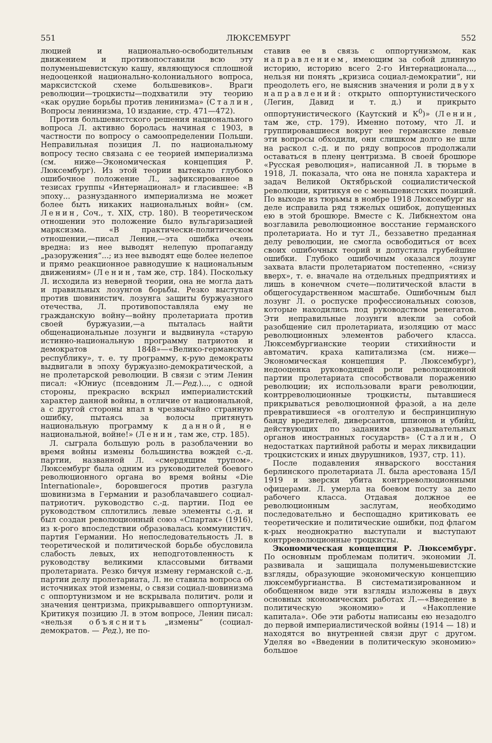551 ЛЮКСЕМБУРГ 552
люцией и национально-освободительным движением и противопоставили всю эту полуменьшевистскую кашу, являющуюся сплошной недооценкой национально-колониального вопроса, марксистской схеме большевиков». Враги революции—троцкисты—подхватили эту теорию «как орудие борьбы против ленинизма» (Сталин, Вопросы ленинизма, 10 издание, стр. 471—472).
Против большевистского решения национального вопроса Л. активно боролась начиная с 1903, в частности по вопросу о самоопределении Польши. Неправильная позиция Л. по национальному вопросу тесно связана с ее теорией империализма (см. ниже—Экономическая концепция Р. Люксембург). Из этой теории вытекало глубоко ошибочное положение Л., зафиксированное в тезисах группы «Интернационал» и гласившее: «В эпоху... разнузданного империализма не может более быть никаких национальных войн» (см. Ленин, Соч., т. XIX, стр. 180). В теоретическом отношении это положение было вульгаризацией марксизма. «В практически-политическом отношении,—писал Ленин,—эта ошибка очень вредна: из нее выводят нелепую пропаганду „разоружения“...; из нее выводят еще более нелепое и прямо реакционное равнодушие к национальным движениям» (Ленин, там же, стр. 184). Поскольку Л. исходила из неверной теории, она не могла дать и правильных лозунгов борьбы. Резко выступая против шовинистич. лозунга защиты буржуазного отечества, Л. противопоставляла ему не гражданскую войну—войну пролетариата против своей буржуазии,—а пыталась найти общенациональные лозунги и выдвинула «старую истинно-национальную программу патриотов и демократов 1848»—«Велико-германскую республику», т. е. ту программу, к-рую демократы выдвигали в эпоху буржуазно-демократической, а не пролетарской революции. В связи с этим Ленин писал: «Юниус (псевдоним Л.—Ред.)..., с одной стороны, прекрасно вскрыл империалистский характер данной войны, в отличие от национальной, а с другой стороны впал в чрезвычайно странную ошибку, пытаясь за волосы притянуть национальную программу к данной, не национальной, войне!» (Ленин, там же, стр. 185).
Л. сыграла большую роль в разоблачении во время войны измены большинства вождей с.-д. партии, названной Л. «смердящим трупом». Люксембург была одним из руководителей боевого революционного органа во время войны «Die Internationale», боровшегося против разгула шовинизма в Германии и разоблачавшего социал-патриотич. руководство с.-д. партии. Под ее руководством сплотились левые элементы с.-д. и был создан революционный союз «Спартак» (1916), из к-рого впоследствии образовалась коммунистич. партия Германии. Но непоследовательность Л. в теоретической и политической борьбе обусловила слабость левых, их неподготовленность к руководству великими классовыми битвами пролетариата. Резко бичуя измену германской с.-д. партии делу пролетариата, Л. не ставила вопроса об источниках этой измены, о связи социал-шовинизма с оппортунизмом и не вскрывала политич. роли и значения центризма, прикрывавшего оппортунизм. Критикуя позицию Л. в этом вопросе, Ленин писал: «нельзя объяснить „измены“ (социал-демократов. — Ред.), не по-
ставив ее в связь с оппортунизмом, как направлением, имеющим за собой длинную историю, историю всего 2-го Интернационала..., нельзя ни понять „кризиса социал-демократии“, ни преодолеть его, не выяснив значения и роли двух направлений: открыто оппортунистического (Легин, Давид и т. д.) и прикрыто оппортунистического (Каутский и К<sup>0</sup>)» (Ленин, там же, стр. 179). Именно потому, что Л. и группировавшиеся вокруг нее германские левые эти вопросы обходили, они слишком долго не шли на раскол с.-д. и по ряду вопросов продолжали оставаться в плену центризма. В своей брошюре «Русская революция», написанной Л. в тюрьме в 1918, Л. показала, что она не поняла характера и задач Великой Октябрьской социалистической революции, критикуя ее с меньшевистских позиций. По выходе из тюрьмы в ноябре 1918 Люксембург на деле исправила ряд тяжелых ошибок, допущенных ею в этой брошюре. Вместе с К. Либкнехтом она возглавила революционное восстание германского пролетариата. Но и тут Л., беззаветно преданная делу революции, не смогла освободиться от всех своих ошибочных теорий и допустила грубейшие ошибки. Глубоко ошибочным оказался лозунг захвата власти пролетариатом постепенно, «снизу вверх», т. е. вначале на отдельных предприятиях и лишь в конечном счете—политической власти в общегосударственном масштабе. Ошибочным был лозунг Л. о роспуске профессиональных союзов, которые находились под руководством ренегатов. Эти неправильные лозунги влекли за собой разобщение сил пролетариата, изоляцию от масс революционных элементов рабочего класса. Люксембургианские теории стихийности и автоматич. краха капитализма (см. ниже—Экономическая концепция Р. Люксембург), недооценка руководящей роли революционной партии пролетариата способствовали поражению революции; их использовали враги революции, контрреволюционные троцкисты, пытавшиеся прикрываться революционной фразой, а на деле превратившиеся «в оголтелую и беспринципную банду вредителей, диверсантов, шпионов и убийц, действующих по заданиям разведывательных органов иностранных государств» (Сталин, О недостатках партийной работы и мерах ликвидации троцкистских и иных двурушников, 1937, стр. 11).
После подавления январского восстания берлинского пролетариата Л. была арестована 15/I 1919 и зверски убита контрреволюционными офицерами. Л. умерла на боевом посту за дело рабочего класса. Отдавая должное ее революционным заслугам, необходимо последовательно и беспощадно критиковать ее теоретические и политические ошибки, под флагом к-рых неоднократно выступали и выступают контрреволюционные троцкисты.
Экономическая концепция Р. Люксембург. По основным проблемам политич. экономии Л. развивала и защищала полуменьшевистские взгляды, образующие экономическую концепцию люксембургианства. В систематизированном и обобщенном виде эти взгляды изложены в двух основных экономических работах Л.—«Введение в политическую экономию» и «Накопление капитала». Обе эти работы написаны ею незадолго до первой империалистической войны (1914 — 18) и находятся во внутренней связи друг с другом. Уделяя во «Введении в политическую экономию» большое